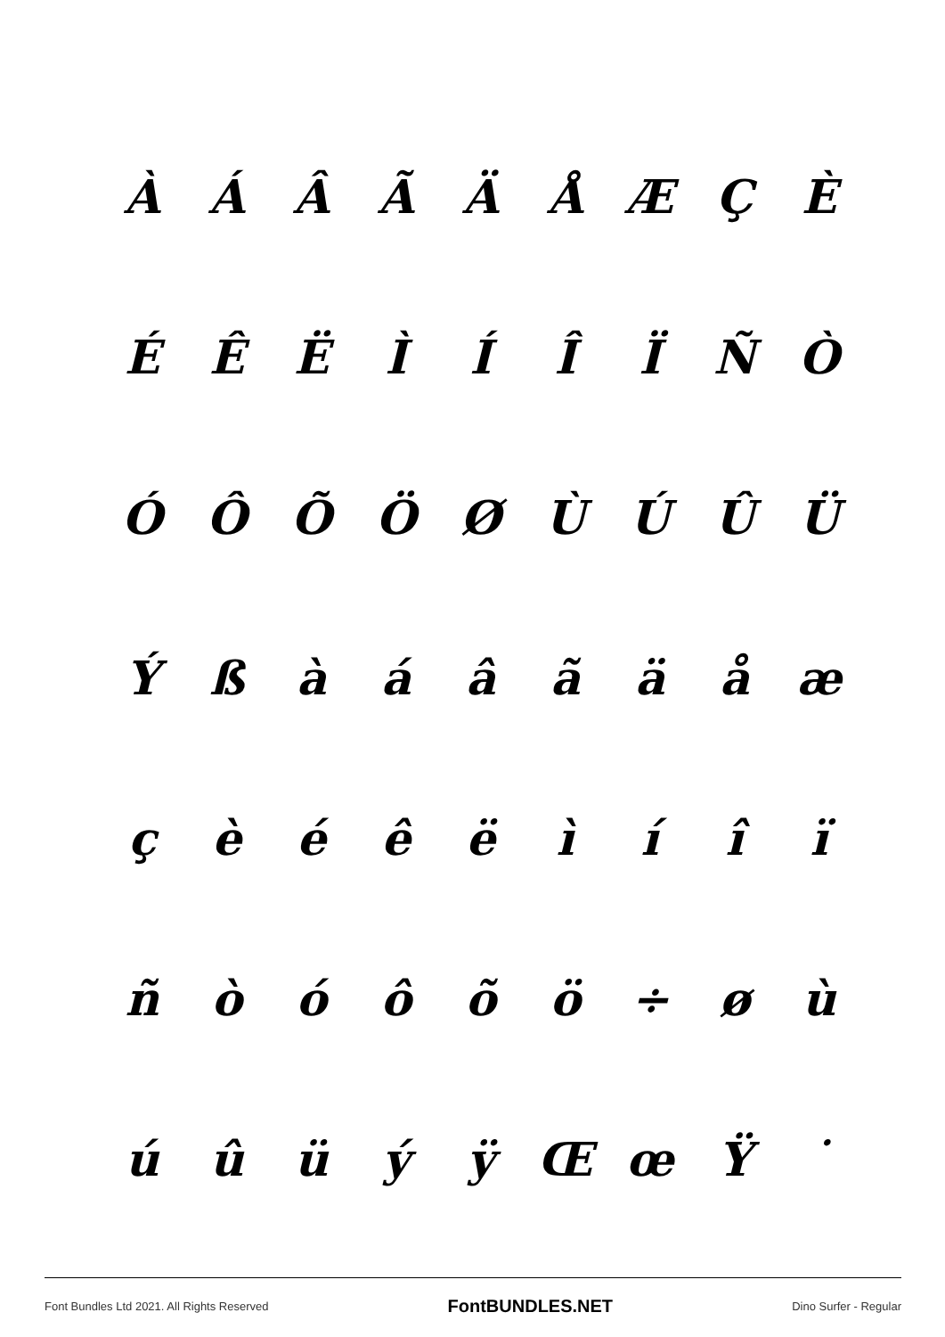ÀÁÂÃÄÅÆÇÈ
ÉÊËÌÍÎÏÑÒ
ÓÔÕÖØÙÚÛÜ
Ýßàáâãäåæ
çèéêëìíîï
ñòóôõö ÷ øù
úûüýÿŒœŸ ˙
Font Bundles Ltd 2021. All Rights Reserved FontBUNDLES.NET Dino Surfer - Regular